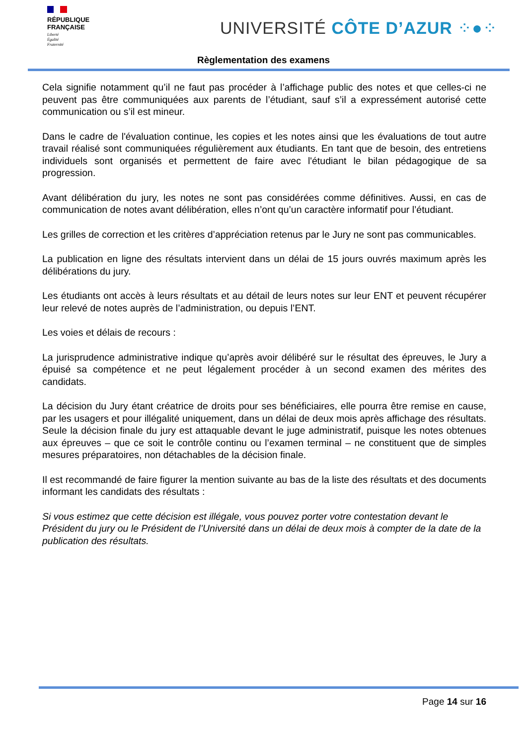RÉPUBLIQUE
FRANÇAISE
Liberté
Égalité
Fraternité
UNIVERSITÉ CÔTE D’AZUR ⁘●⁘
Règlementation des examens
Cela signifie notamment qu’il ne faut pas procéder à l’affichage public des notes et que celles-ci ne peuvent pas être communiquées aux parents de l’étudiant, sauf s’il a expressément autorisé cette communication ou s’il est mineur.
Dans le cadre de l'évaluation continue, les copies et les notes ainsi que les évaluations de tout autre travail réalisé sont communiquées régulièrement aux étudiants. En tant que de besoin, des entretiens individuels sont organisés et permettent de faire avec l'étudiant le bilan pédagogique de sa progression.
Avant délibération du jury, les notes ne sont pas considérées comme définitives. Aussi, en cas de communication de notes avant délibération, elles n’ont qu’un caractère informatif pour l’étudiant.
Les grilles de correction et les critères d’appréciation retenus par le Jury ne sont pas communicables.
La publication en ligne des résultats intervient dans un délai de 15 jours ouvrés maximum après les délibérations du jury.
Les étudiants ont accès à leurs résultats et au détail de leurs notes sur leur ENT et peuvent récupérer leur relevé de notes auprès de l’administration, ou depuis l’ENT.
Les voies et délais de recours :
La jurisprudence administrative indique qu’après avoir délibéré sur le résultat des épreuves, le Jury a épuisé sa compétence et ne peut légalement procéder à un second examen des mérites des candidats.
La décision du Jury étant créatrice de droits pour ses bénéficiaires, elle pourra être remise en cause, par les usagers et pour illégalité uniquement, dans un délai de deux mois après affichage des résultats. Seule la décision finale du jury est attaquable devant le juge administratif, puisque les notes obtenues aux épreuves – que ce soit le contrôle continu ou l’examen terminal – ne constituent que de simples mesures préparatoires, non détachables de la décision finale.
Il est recommandé de faire figurer la mention suivante au bas de la liste des résultats et des documents informant les candidats des résultats :
Si vous estimez que cette décision est illégale, vous pouvez porter votre contestation devant le Président du jury ou le Président de l’Université dans un délai de deux mois à compter de la date de la publication des résultats.
Page 14 sur 16